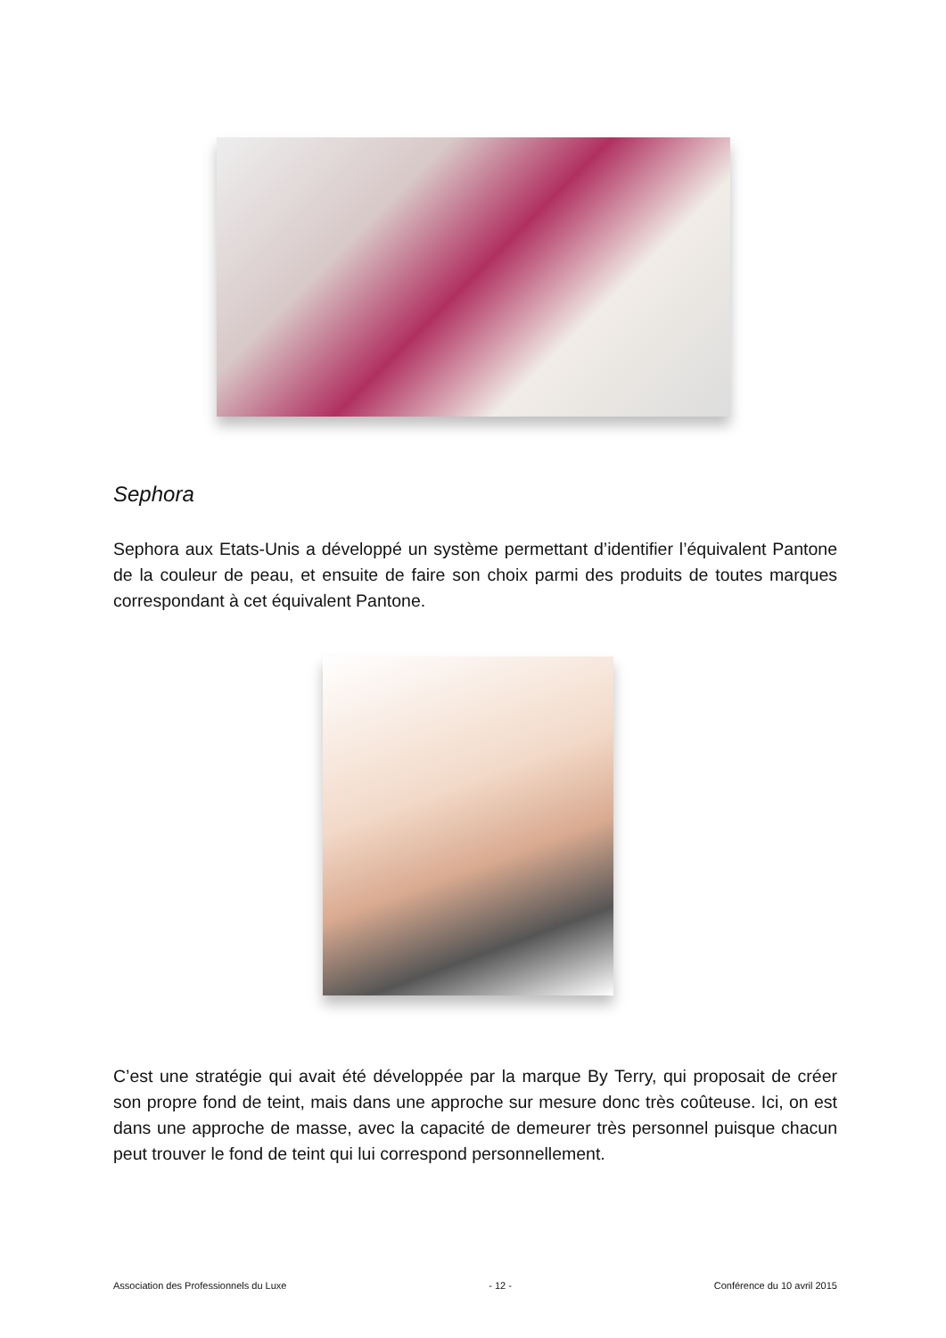Sephora
Sephora aux Etats-Unis a développé un système permettant d’identifier l’équivalent Pantone de la couleur de peau, et ensuite de faire son choix parmi des produits de toutes marques correspondant à cet équivalent Pantone.
C’est une stratégie qui avait été développée par la marque By Terry, qui proposait de créer son propre fond de teint, mais dans une approche sur mesure donc très coûteuse. Ici, on est dans une approche de masse, avec la capacité de demeurer très personnel puisque chacun peut trouver le fond de teint qui lui correspond personnellement.
Association des Professionnels du Luxe - 12 - Conférence du 10 avril 2015